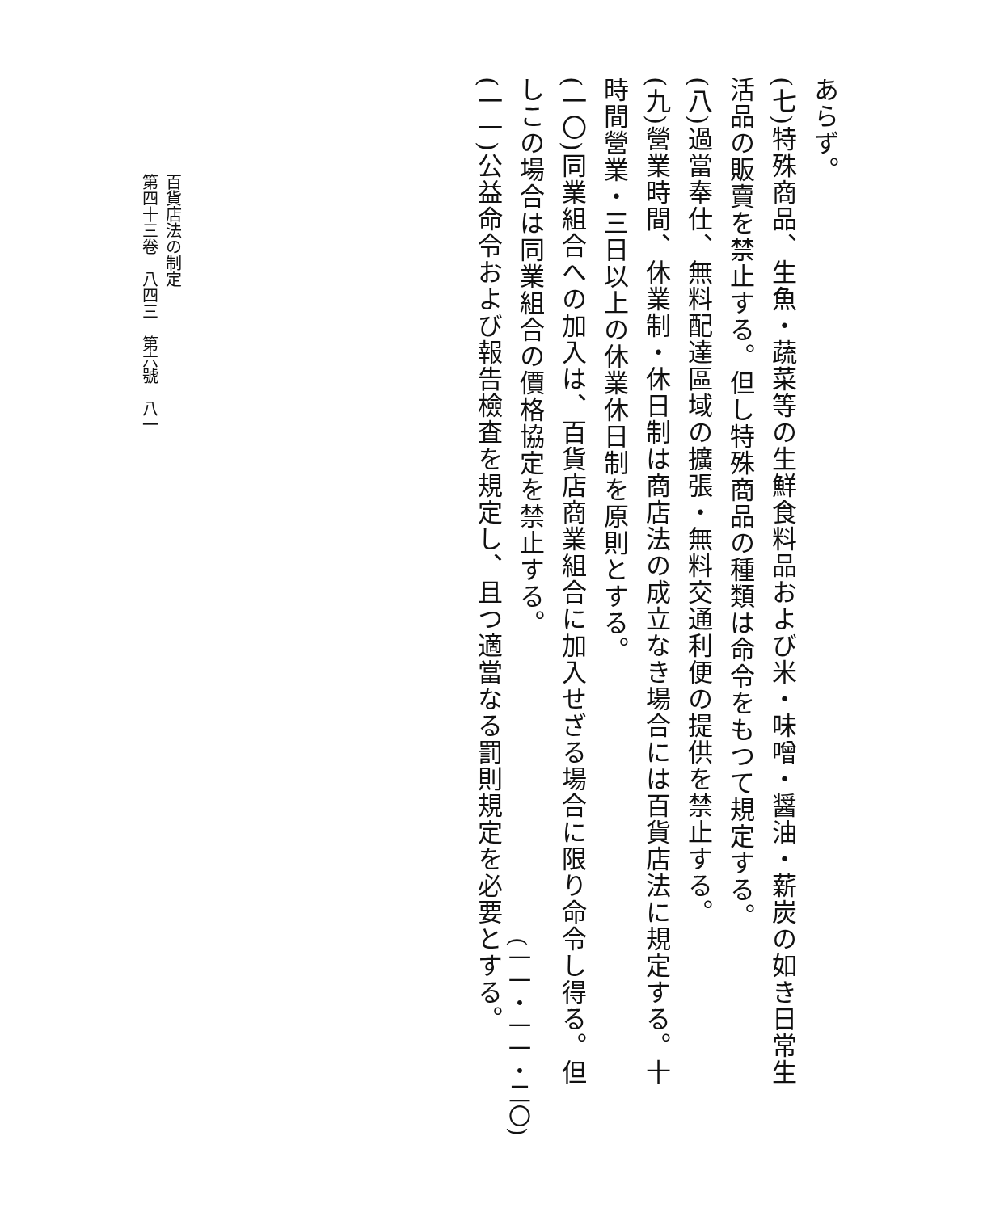あらず。
(七)特殊商品、生魚・蔬菜等の生鮮食料品および米・味噌・醤油・薪炭の如き日常生活品の販賣を禁止する。但し特殊商品の種類は命令をもつて規定する。
(八)過當奉仕、無料配達區域の擴張・無料交通利便の提供を禁止する。
(九)營業時間、休業制・休日制は商店法の成立なき場合には百貨店法に規定する。十時間營業・三日以上の休業休日制を原則とする。
(一〇)同業組合への加入は、百貨店商業組合に加入せざる場合に限り命令し得る。但しこの場合は同業組合の價格協定を禁止する。
(一一)公益命令および報告檢査を規定し、且つ適當なる罰則規定を必要とする。
(一一・一一・二〇)
百貨店法の制定
第四十三卷　八四三　第六號　八一